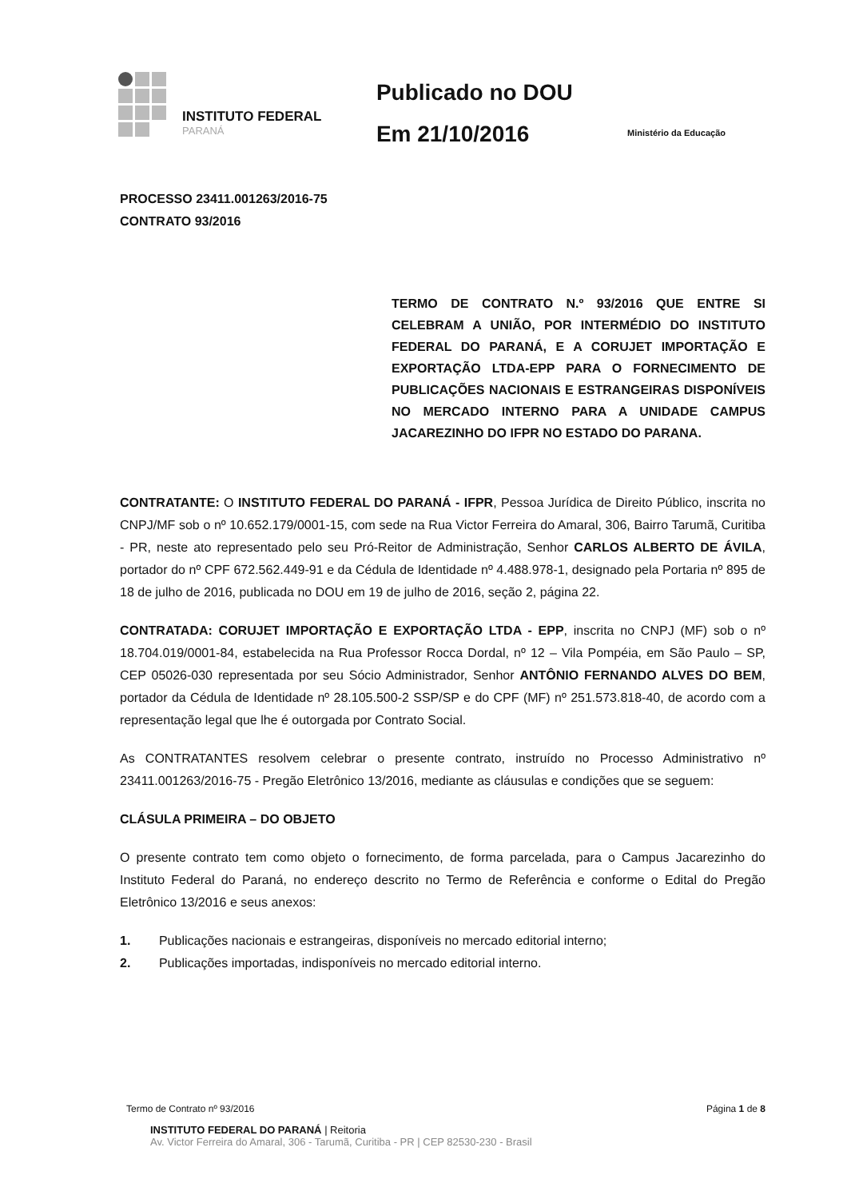INSTITUTO FEDERAL
PARANÁ
Publicado no DOU
Em 21/10/2016
Ministério da Educação
PROCESSO 23411.001263/2016-75
CONTRATO 93/2016
TERMO DE CONTRATO N.º 93/2016 QUE ENTRE SI CELEBRAM A UNIÃO, POR INTERMÉDIO DO INSTITUTO FEDERAL DO PARANÁ, E A CORUJET IMPORTAÇÃO E EXPORTAÇÃO LTDA-EPP PARA O FORNECIMENTO DE PUBLICAÇÕES NACIONAIS E ESTRANGEIRAS DISPONÍVEIS NO MERCADO INTERNO PARA A UNIDADE CAMPUS JACAREZINHO DO IFPR NO ESTADO DO PARANA.
CONTRATANTE: O INSTITUTO FEDERAL DO PARANÁ - IFPR, Pessoa Jurídica de Direito Público, inscrita no CNPJ/MF sob o nº 10.652.179/0001-15, com sede na Rua Victor Ferreira do Amaral, 306, Bairro Tarumã, Curitiba - PR, neste ato representado pelo seu Pró-Reitor de Administração, Senhor CARLOS ALBERTO DE ÁVILA, portador do nº CPF 672.562.449-91 e da Cédula de Identidade nº 4.488.978-1, designado pela Portaria nº 895 de 18 de julho de 2016, publicada no DOU em 19 de julho de 2016, seção 2, página 22.
CONTRATADA: CORUJET IMPORTAÇÃO E EXPORTAÇÃO LTDA - EPP, inscrita no CNPJ (MF) sob o nº 18.704.019/0001-84, estabelecida na Rua Professor Rocca Dordal, nº 12 – Vila Pompéia, em São Paulo – SP, CEP 05026-030 representada por seu Sócio Administrador, Senhor ANTÔNIO FERNANDO ALVES DO BEM, portador da Cédula de Identidade nº 28.105.500-2 SSP/SP e do CPF (MF) nº 251.573.818-40, de acordo com a representação legal que lhe é outorgada por Contrato Social.
As CONTRATANTES resolvem celebrar o presente contrato, instruído no Processo Administrativo nº 23411.001263/2016-75 - Pregão Eletrônico 13/2016, mediante as cláusulas e condições que se seguem:
CLÁSULA PRIMEIRA – DO OBJETO
O presente contrato tem como objeto o fornecimento, de forma parcelada, para o Campus Jacarezinho do Instituto Federal do Paraná, no endereço descrito no Termo de Referência e conforme o Edital do Pregão Eletrônico 13/2016 e seus anexos:
1. Publicações nacionais e estrangeiras, disponíveis no mercado editorial interno;
2. Publicações importadas, indisponíveis no mercado editorial interno.
Termo de Contrato nº 93/2016 Página 1 de 8
INSTITUTO FEDERAL DO PARANÁ | Reitoria
Av. Victor Ferreira do Amaral, 306 - Tarumã, Curitiba - PR | CEP 82530-230 - Brasil